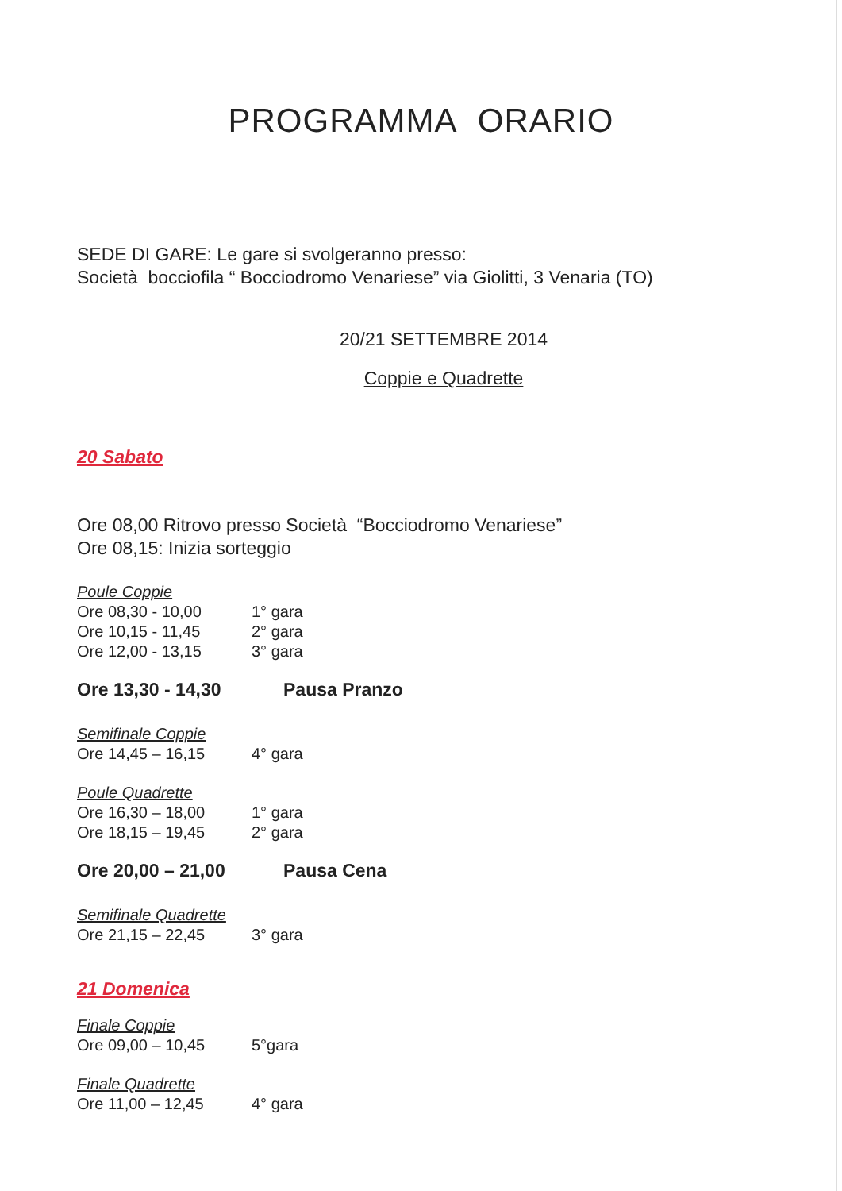PROGRAMMA ORARIO
SEDE DI GARE: Le gare si svolgeranno presso:
Società bocciofila “ Bocciodromo Venariese” via Giolitti, 3 Venaria (TO)
20/21 SETTEMBRE 2014
Coppie e Quadrette
20 Sabato
Ore 08,00 Ritrovo presso Società “Bocciodromo Venariese”
Ore 08,15: Inizia sorteggio
Poule Coppie
Ore 08,30 - 10,00 1° gara
Ore 10,15 - 11,45 2° gara
Ore 12,00 - 13,15 3° gara
Ore 13,30 - 14,30 Pausa Pranzo
Semifinale Coppie
Ore 14,45 – 16,15 4° gara
Poule Quadrette
Ore 16,30 – 18,00 1° gara
Ore 18,15 – 19,45 2° gara
Ore 20,00 – 21,00 Pausa Cena
Semifinale Quadrette
Ore 21,15 – 22,45 3° gara
21 Domenica
Finale Coppie
Ore 09,00 – 10,45 5°gara
Finale Quadrette
Ore 11,00 – 12,45 4° gara